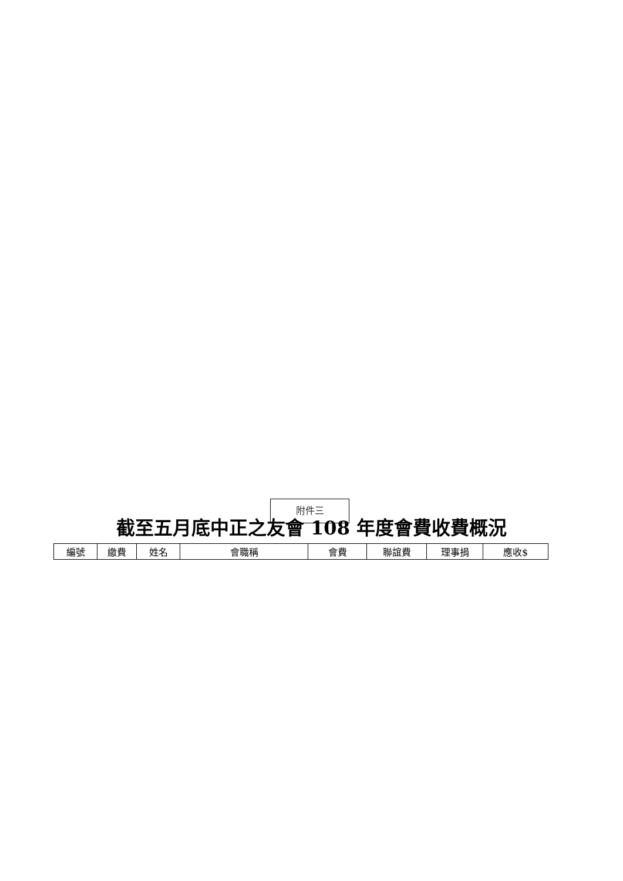附件三
截至五月底中正之友會 108 年度會費收費概況
| 編號 | 繳費 | 姓名 | 會職稱 | 會費 | 聯誼費 | 理事捐 | 應收$ |
| --- | --- | --- | --- | --- | --- | --- | --- |